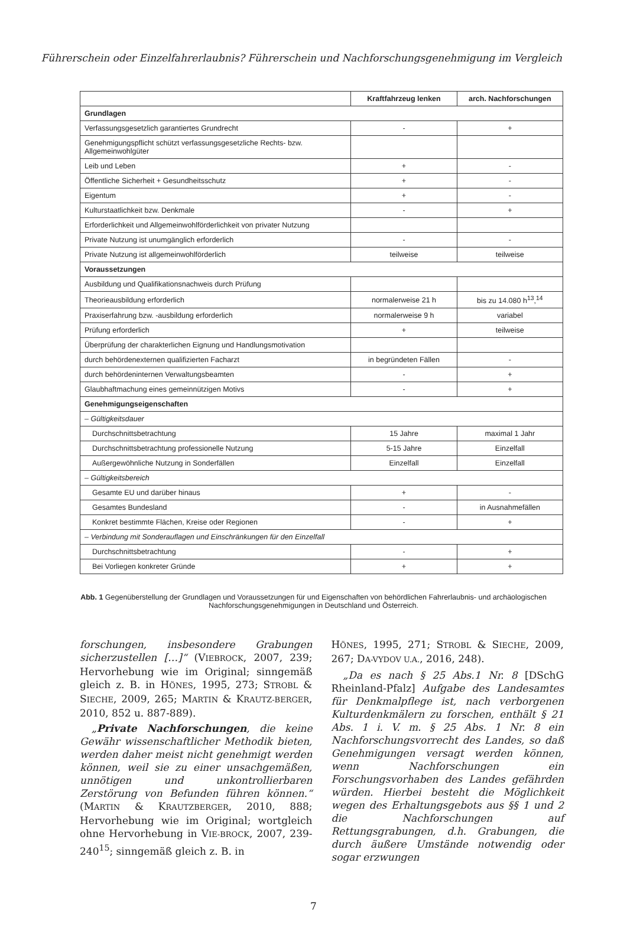Führerschein oder Einzelfahrerlaubnis? Führerschein und Nachforschungsgenehmigung im Vergleich
| | Kraftfahrzeug lenken | arch. Nachforschungen |
| --- | --- | --- |
| Grundlagen | | |
| Verfassungsgesetzlich garantiertes Grundrecht | - | + |
| Genehmigungspflicht schützt verfassungsgesetzliche Rechts- bzw. Allgemeinwohlgüter | | |
| Leib und Leben | + | - |
| Öffentliche Sicherheit + Gesundheitsschutz | + | - |
| Eigentum | + | - |
| Kulturstaatlichkeit bzw. Denkmale | - | + |
| Erforderlichkeit und Allgemeinwohlförderlichkeit von privater Nutzung | | |
| Private Nutzung ist unumgänglich erforderlich | - | - |
| Private Nutzung ist allgemeinwohlförderlich | teilweise | teilweise |
| Voraussetzungen | | |
| Ausbildung und Qualifikationsnachweis durch Prüfung | | |
| Theorieausbildung erforderlich | normalerweise 21 h | bis zu 14.080 h<sup>13</sup>,<sup>14</sup> |
| Praxiserfahrung bzw. -ausbildung erforderlich | normalerweise 9 h | variabel |
| Prüfung erforderlich | + | teilweise |
| Überprüfung der charakterlichen Eignung und Handlungsmotivation | | |
| durch behördenexternen qualifizierten Facharzt | in begründeten Fällen | - |
| durch behördeninternen Verwaltungsbeamten | - | + |
| Glaubhaftmachung eines gemeinnützigen Motivs | - | + |
| Genehmigungseigenschaften | | |
| – Gültigkeitsdauer | | |
| Durchschnittsbetrachtung | 15 Jahre | maximal 1 Jahr |
| Durchschnittsbetrachtung professionelle Nutzung | 5-15 Jahre | Einzelfall |
| Außergewöhnliche Nutzung in Sonderfällen | Einzelfall | Einzelfall |
| – Gültigkeitsbereich | | |
| Gesamte EU und darüber hinaus | + | - |
| Gesamtes Bundesland | - | in Ausnahmefällen |
| Konkret bestimmte Flächen, Kreise oder Regionen | - | + |
| – Verbindung mit Sonderauflagen und Einschränkungen für den Einzelfall | | |
| Durchschnittsbetrachtung | - | + |
| Bei Vorliegen konkreter Gründe | + | + |
Abb. 1 Gegenüberstellung der Grundlagen und Voraussetzungen für und Eigenschaften von behördlichen Fahrerlaubnis- und archäologischen Nachforschungsgenehmigungen in Deutschland und Österreich.
forschungen, insbesondere Grabungen sicherzustellen […]“ (VIEBROCK, 2007, 239; Hervorhebung wie im Original; sinngemäß gleich z. B. in HÖNES, 1995, 273; STROBL & SIECHE, 2009, 265; MARTIN & KRAUTZ-BERGER, 2010, 852 u. 887-889).
„Private Nachforschungen, die keine Gewähr wissenschaftlicher Methodik bieten, werden daher meist nicht genehmigt werden können, weil sie zu einer unsachgemäßen, unnötigen und unkontrollierbaren Zerstörung von Befunden führen können.“ (MARTIN & KRAUTZBERGER, 2010, 888; Hervorhebung wie im Original; wortgleich ohne Hervorhebung in VIE-BROCK, 2007, 239-240<sup>15</sup>; sinngemäß gleich z. B. in
HÖNES, 1995, 271; STROBL & SIECHE, 2009, 267; DA-VYDOV U.A., 2016, 248).
„Da es nach § 25 Abs.1 Nr. 8 [DSchG Rheinland-Pfalz] Aufgabe des Landesamtes für Denkmalpflege ist, nach verborgenen Kulturdenkmälern zu forschen, enthält § 21 Abs. 1 i. V. m. § 25 Abs. 1 Nr. 8 ein Nachforschungsvorrecht des Landes, so daß Genehmigungen versagt werden können, wenn Nachforschungen ein Forschungsvorhaben des Landes gefährden würden. Hierbei besteht die Möglichkeit wegen des Erhaltungsgebots aus §§ 1 und 2 die Nachforschungen auf Rettungsgrabungen, d.h. Grabungen, die durch äußere Umstände notwendig oder sogar erzwungen
7